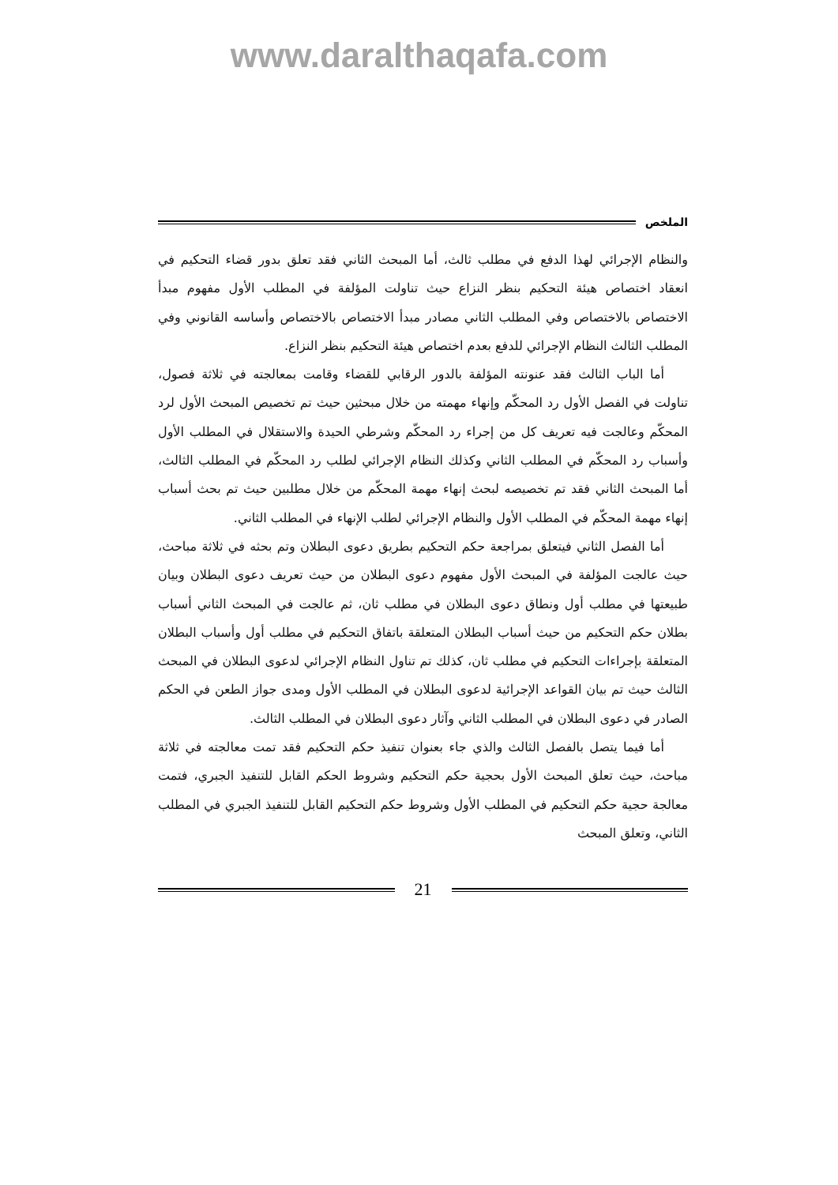www.daralthaqafa.com
الملخص
والنظام الإجرائي لهذا الدفع في مطلب ثالث، أما المبحث الثاني فقد تعلق بدور قضاء التحكيم في انعقاد اختصاص هيئة التحكيم بنظر النزاع حيث تناولت المؤلفة في المطلب الأول مفهوم مبدأ الاختصاص بالاختصاص وفي المطلب الثاني مصادر مبدأ الاختصاص بالاختصاص وأساسه القانوني وفي المطلب الثالث النظام الإجرائي للدفع بعدم اختصاص هيئة التحكيم بنظر النزاع.
أما الباب الثالث فقد عنونته المؤلفة بالدور الرقابي للقضاء وقامت بمعالجته في ثلاثة فصول، تناولت في الفصل الأول رد المحكّم وإنهاء مهمته من خلال مبحثين حيث تم تخصيص المبحث الأول لرد المحكّم وعالجت فيه تعريف كل من إجراء رد المحكّم وشرطي الحيدة والاستقلال في المطلب الأول وأسباب رد المحكّم في المطلب الثاني وكذلك النظام الإجرائي لطلب رد المحكّم في المطلب الثالث، أما المبحث الثاني فقد تم تخصيصه لبحث إنهاء مهمة المحكّم من خلال مطلبين حيث تم بحث أسباب إنهاء مهمة المحكّم في المطلب الأول والنظام الإجرائي لطلب الإنهاء في المطلب الثاني.
أما الفصل الثاني فيتعلق بمراجعة حكم التحكيم بطريق دعوى البطلان وتم بحثه في ثلاثة مباحث، حيث عالجت المؤلفة في المبحث الأول مفهوم دعوى البطلان من حيث تعريف دعوى البطلان وبيان طبيعتها في مطلب أول ونطاق دعوى البطلان في مطلب ثان، ثم عالجت في المبحث الثاني أسباب بطلان حكم التحكيم من حيث أسباب البطلان المتعلقة باتفاق التحكيم في مطلب أول وأسباب البطلان المتعلقة بإجراءات التحكيم في مطلب ثان، كذلك تم تناول النظام الإجرائي لدعوى البطلان في المبحث الثالث حيث تم بيان القواعد الإجرائية لدعوى البطلان في المطلب الأول ومدى جواز الطعن في الحكم الصادر في دعوى البطلان في المطلب الثاني وآثار دعوى البطلان في المطلب الثالث.
أما فيما يتصل بالفصل الثالث والذي جاء بعنوان تنفيذ حكم التحكيم فقد تمت معالجته في ثلاثة مباحث، حيث تعلق المبحث الأول بحجية حكم التحكيم وشروط الحكم القابل للتنفيذ الجبري، فتمت معالجة حجية حكم التحكيم في المطلب الأول وشروط حكم التحكيم القابل للتنفيذ الجبري في المطلب الثاني، وتعلق المبحث
21